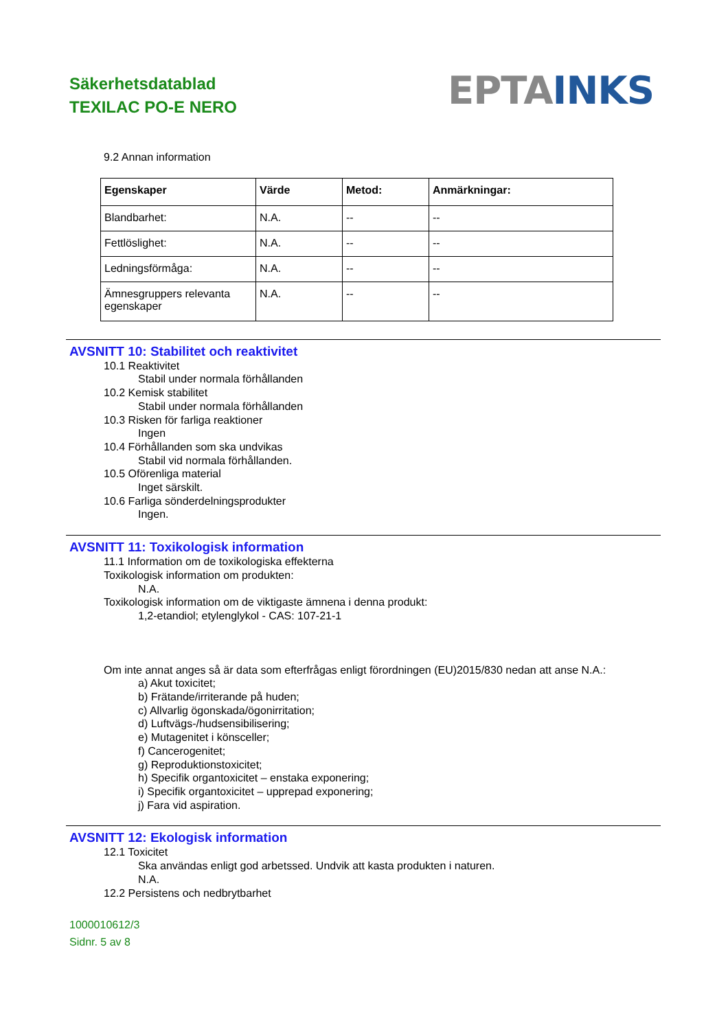Säkerhetsdatablad
TEXILAC PO-E NERO
EPTA INKS
9.2 Annan information
| Egenskaper | Värde | Metod: | Anmärkningar: |
| --- | --- | --- | --- |
| Blandbarhet: | N.A. | -- | -- |
| Fettlöslighet: | N.A. | -- | -- |
| Ledningsförmåga: | N.A. | -- | -- |
| Ämnesgruppers relevanta egenskaper | N.A. | -- | -- |
AVSNITT 10: Stabilitet och reaktivitet
10.1 Reaktivitet
Stabil under normala förhållanden
10.2 Kemisk stabilitet
Stabil under normala förhållanden
10.3 Risken för farliga reaktioner
Ingen
10.4 Förhållanden som ska undvikas
Stabil vid normala förhållanden.
10.5 Oförenliga material
Inget särskilt.
10.6 Farliga sönderdelningsprodukter
Ingen.
AVSNITT 11: Toxikologisk information
11.1 Information om de toxikologiska effekterna
Toxikologisk information om produkten:
N.A.
Toxikologisk information om de viktigaste ämnena i denna produkt:
1,2-etandiol; etylenglykol - CAS: 107-21-1
Om inte annat anges så är data som efterfrågas enligt förordningen (EU)2015/830 nedan att anse N.A.:
a) Akut toxicitet;
b) Frätande/irriterande på huden;
c) Allvarlig ögonskada/ögonirritation;
d) Luftvägs-/hudsensibilisering;
e) Mutagenitet i könsceller;
f) Cancerogenitet;
g) Reproduktionstoxicitet;
h) Specifik organtoxicitet – enstaka exponering;
i) Specifik organtoxicitet – upprepad exponering;
j) Fara vid aspiration.
AVSNITT 12: Ekologisk information
12.1 Toxicitet
Ska användas enligt god arbetssed. Undvik att kasta produkten i naturen.
N.A.
12.2 Persistens och nedbrytbarhet
1000010612/3
Sidnr. 5 av 8